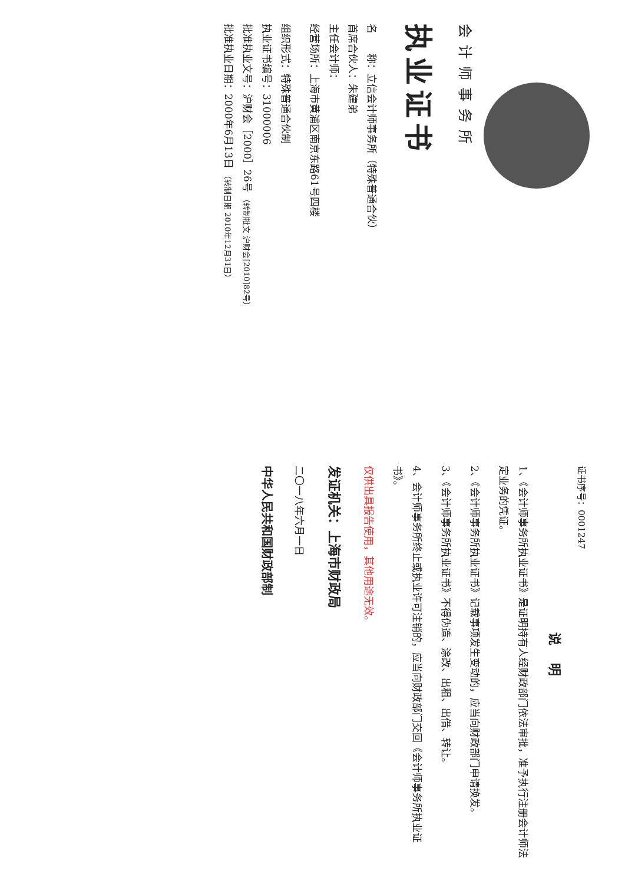会计师事务所
执业证书
名　　称：立信会计师事务所（特殊普通合伙）
首席合伙人：朱建弟
主任会计师：
经营场所：上海市黄浦区南京东路61号四楼
组织形式：特殊普通合伙制
执业证书编号：31000006
批准执业文号：沪财会［2000］26号 （转制批文 沪财会[2010]82号）
批准执业日期：2000年6月13日 （转制日期 2010年12月31日）
证书序号：0001247
说明
1、《会计师事务所执业证书》是证明持有人经财政部门依法审批，准予执行注册会计师法定业务的凭证。
2、《会计师事务所执业证书》记载事项发生变动的，应当向财政部门申请换发。
3、《会计师事务所执业证书》不得伪造、涂改、出租、出借、转让。
4、会计师事务所终止或执业许可注销的，应当向财政部门交回《会计师事务所执业证书》。
仅供出具报告使用，其他用途无效。
发证机关：上海市财政局
二〇一八年六月一日
中华人民共和国财政部制